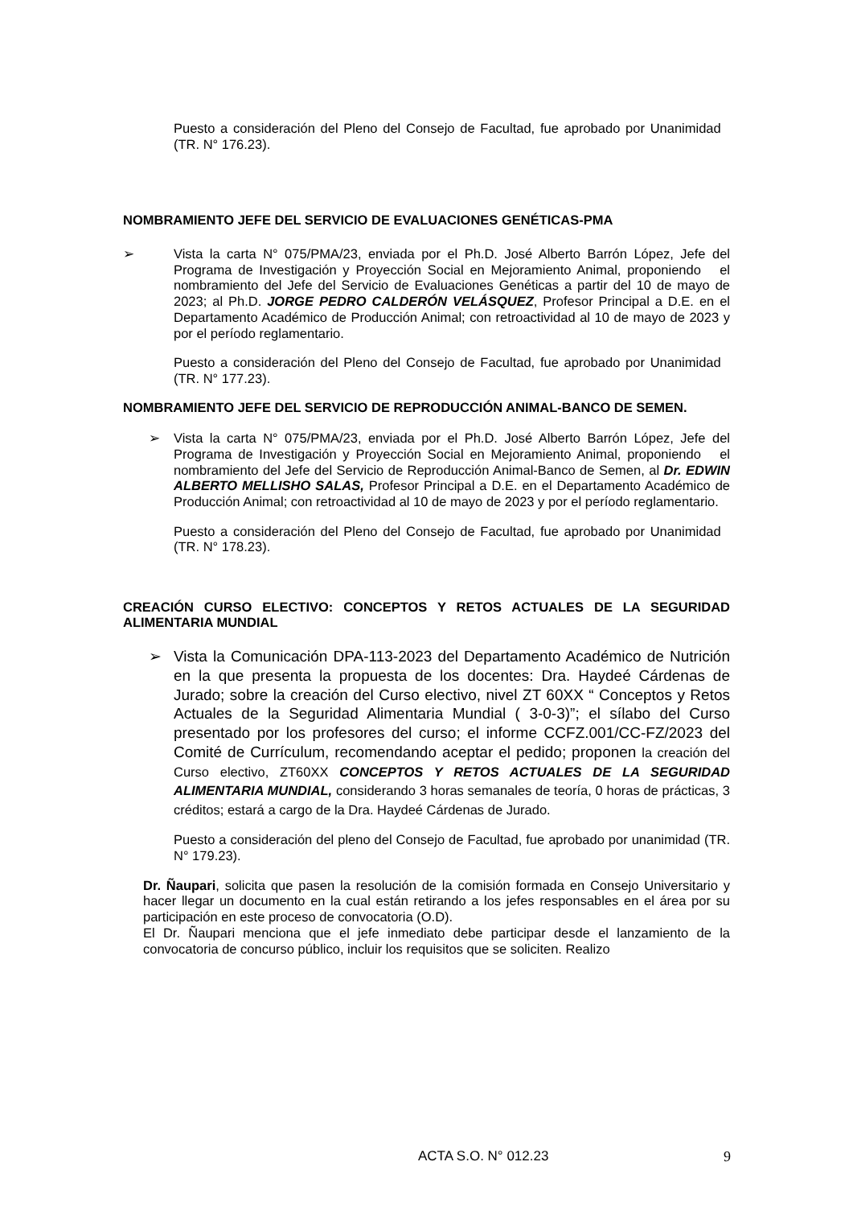Puesto a consideración del Pleno del Consejo de Facultad, fue aprobado por Unanimidad (TR. N° 176.23).
NOMBRAMIENTO JEFE DEL SERVICIO DE EVALUACIONES GENÉTICAS-PMA
➢ Vista la carta N° 075/PMA/23, enviada por el Ph.D. José Alberto Barrón López, Jefe del Programa de Investigación y Proyección Social en Mejoramiento Animal, proponiendo el nombramiento del Jefe del Servicio de Evaluaciones Genéticas a partir del 10 de mayo de 2023; al Ph.D. JORGE PEDRO CALDERÓN VELÁSQUEZ, Profesor Principal a D.E. en el Departamento Académico de Producción Animal; con retroactividad al 10 de mayo de 2023 y por el período reglamentario.
Puesto a consideración del Pleno del Consejo de Facultad, fue aprobado por Unanimidad (TR. N° 177.23).
NOMBRAMIENTO JEFE DEL SERVICIO DE REPRODUCCIÓN ANIMAL-BANCO DE SEMEN.
➢ Vista la carta N° 075/PMA/23, enviada por el Ph.D. José Alberto Barrón López, Jefe del Programa de Investigación y Proyección Social en Mejoramiento Animal, proponiendo el nombramiento del Jefe del Servicio de Reproducción Animal-Banco de Semen, al Dr. EDWIN ALBERTO MELLISHO SALAS, Profesor Principal a D.E. en el Departamento Académico de Producción Animal; con retroactividad al 10 de mayo de 2023 y por el período reglamentario.
Puesto a consideración del Pleno del Consejo de Facultad, fue aprobado por Unanimidad (TR. N° 178.23).
CREACIÓN CURSO ELECTIVO: CONCEPTOS Y RETOS ACTUALES DE LA SEGURIDAD ALIMENTARIA MUNDIAL
➢ Vista la Comunicación DPA-113-2023 del Departamento Académico de Nutrición en la que presenta la propuesta de los docentes: Dra. Haydeé Cárdenas de Jurado; sobre la creación del Curso electivo, nivel ZT 60XX “ Conceptos y Retos Actuales de la Seguridad Alimentaria Mundial ( 3-0-3)”; el sílabo del Curso presentado por los profesores del curso; el informe CCFZ.001/CC-FZ/2023 del Comité de Currículum, recomendando aceptar el pedido; proponen la creación del Curso electivo, ZT60XX CONCEPTOS Y RETOS ACTUALES DE LA SEGURIDAD ALIMENTARIA MUNDIAL, considerando 3 horas semanales de teoría, 0 horas de prácticas, 3 créditos; estará a cargo de la Dra. Haydeé Cárdenas de Jurado.
Puesto a consideración del pleno del Consejo de Facultad, fue aprobado por unanimidad (TR. N° 179.23).
Dr. Ñaupari, solicita que pasen la resolución de la comisión formada en Consejo Universitario y hacer llegar un documento en la cual están retirando a los jefes responsables en el área por su participación en este proceso de convocatoria (O.D).
El Dr. Ñaupari menciona que el jefe inmediato debe participar desde el lanzamiento de la convocatoria de concurso público, incluir los requisitos que se soliciten. Realizo
ACTA S.O. N° 012.23 9